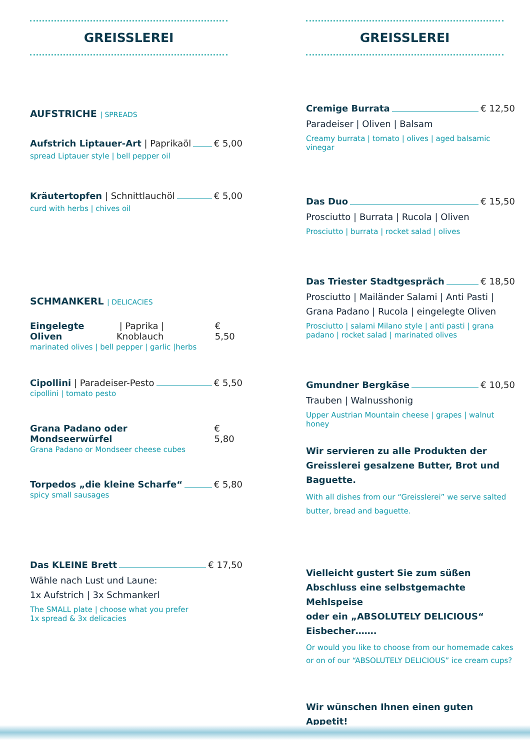GREISSLEREI
AUFSTRICHE | SPREADS
Aufstrich Liptauer-Art | Paprikaöl € 5,00
spread Liptauer style | bell pepper oil
Kräutertopfen | Schnittlauchöl € 5,00
curd with herbs | chives oil
SCHMANKERL | DELICACIES
Eingelegte Oliven | Paprika | Knoblauch € 5,50
marinated olives | bell pepper | garlic |herbs
Cipollini | Paradeiser-Pesto € 5,50
cipollini | tomato pesto
Grana Padano oder Mondseerwürfel € 5,80
Grana Padano or Mondseer cheese cubes
Torpedos „die kleine Scharfe“ € 5,80
spicy small sausages
Das KLEINE Brett € 17,50
Wähle nach Lust und Laune:
1x Aufstrich | 3x Schmankerl
The SMALL plate | choose what you prefer
1x spread & 3x delicacies
GREISSLEREI
Cremige Burrata € 12,50
Paradeiser | Oliven | Balsam
Creamy burrata | tomato | olives | aged balsamic vinegar
Das Duo € 15,50
Prosciutto | Burrata | Rucola | Oliven
Prosciutto | burrata | rocket salad | olives
Das Triester Stadtgespräch € 18,50
Prosciutto | Mailänder Salami | Anti Pasti |
Grana Padano | Rucola | eingelegte Oliven
Prosciutto | salami Milano style | anti pasti | grana padano | rocket salad | marinated olives
Gmundner Bergkäse € 10,50
Trauben | Walnusshonig
Upper Austrian Mountain cheese | grapes | walnut honey
Wir servieren zu alle Produkten der Greisslerei gesalzene Butter, Brot und Baguette.
With all dishes from our “Greisslerei” we serve salted butter, bread and baguette.
Vielleicht gustert Sie zum süßen Abschluss eine selbstgemachte Mehlspeise
oder ein „ABSOLUTELY DELICIOUS“ Eisbecher…….
Or would you like to choose from our homemade cakes or on of our “ABSOLUTELY DELICIOUS” ice cream cups?
Wir wünschen Ihnen einen guten Appetit!